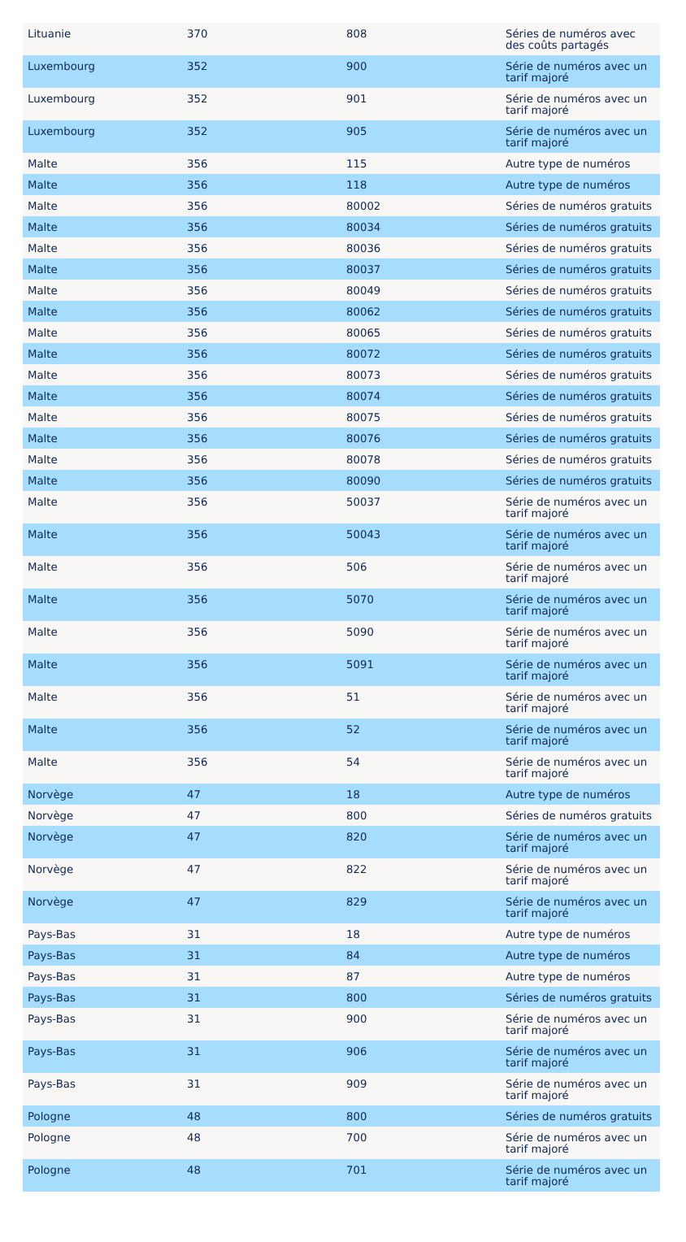| Lituanie | 370 | 808 | Séries de numéros avec des coûts partagés |
| Luxembourg | 352 | 900 | Série de numéros avec un tarif majoré |
| Luxembourg | 352 | 901 | Série de numéros avec un tarif majoré |
| Luxembourg | 352 | 905 | Série de numéros avec un tarif majoré |
| Malte | 356 | 115 | Autre type de numéros |
| Malte | 356 | 118 | Autre type de numéros |
| Malte | 356 | 80002 | Séries de numéros gratuits |
| Malte | 356 | 80034 | Séries de numéros gratuits |
| Malte | 356 | 80036 | Séries de numéros gratuits |
| Malte | 356 | 80037 | Séries de numéros gratuits |
| Malte | 356 | 80049 | Séries de numéros gratuits |
| Malte | 356 | 80062 | Séries de numéros gratuits |
| Malte | 356 | 80065 | Séries de numéros gratuits |
| Malte | 356 | 80072 | Séries de numéros gratuits |
| Malte | 356 | 80073 | Séries de numéros gratuits |
| Malte | 356 | 80074 | Séries de numéros gratuits |
| Malte | 356 | 80075 | Séries de numéros gratuits |
| Malte | 356 | 80076 | Séries de numéros gratuits |
| Malte | 356 | 80078 | Séries de numéros gratuits |
| Malte | 356 | 80090 | Séries de numéros gratuits |
| Malte | 356 | 50037 | Série de numéros avec un tarif majoré |
| Malte | 356 | 50043 | Série de numéros avec un tarif majoré |
| Malte | 356 | 506 | Série de numéros avec un tarif majoré |
| Malte | 356 | 5070 | Série de numéros avec un tarif majoré |
| Malte | 356 | 5090 | Série de numéros avec un tarif majoré |
| Malte | 356 | 5091 | Série de numéros avec un tarif majoré |
| Malte | 356 | 51 | Série de numéros avec un tarif majoré |
| Malte | 356 | 52 | Série de numéros avec un tarif majoré |
| Malte | 356 | 54 | Série de numéros avec un tarif majoré |
| Norvège | 47 | 18 | Autre type de numéros |
| Norvège | 47 | 800 | Séries de numéros gratuits |
| Norvège | 47 | 820 | Série de numéros avec un tarif majoré |
| Norvège | 47 | 822 | Série de numéros avec un tarif majoré |
| Norvège | 47 | 829 | Série de numéros avec un tarif majoré |
| Pays-Bas | 31 | 18 | Autre type de numéros |
| Pays-Bas | 31 | 84 | Autre type de numéros |
| Pays-Bas | 31 | 87 | Autre type de numéros |
| Pays-Bas | 31 | 800 | Séries de numéros gratuits |
| Pays-Bas | 31 | 900 | Série de numéros avec un tarif majoré |
| Pays-Bas | 31 | 906 | Série de numéros avec un tarif majoré |
| Pays-Bas | 31 | 909 | Série de numéros avec un tarif majoré |
| Pologne | 48 | 800 | Séries de numéros gratuits |
| Pologne | 48 | 700 | Série de numéros avec un tarif majoré |
| Pologne | 48 | 701 | Série de numéros avec un tarif majoré |